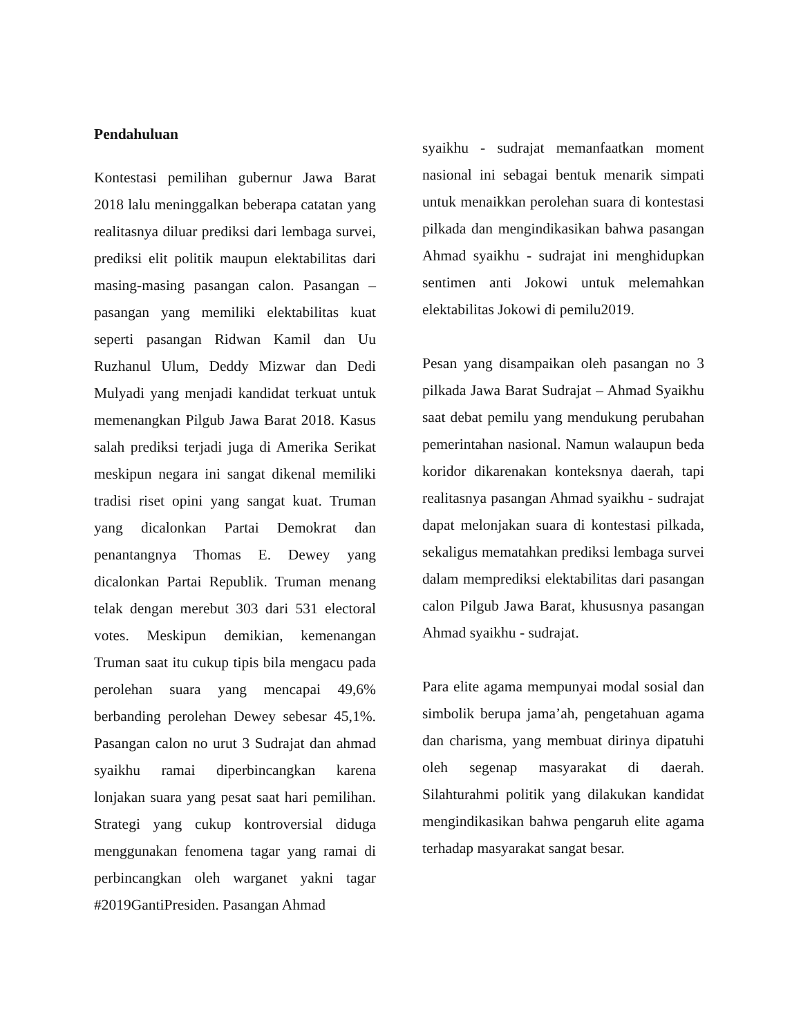Pendahuluan
Kontestasi pemilihan gubernur Jawa Barat 2018 lalu meninggalkan beberapa catatan yang realitasnya diluar prediksi dari lembaga survei, prediksi elit politik maupun elektabilitas dari masing-masing pasangan calon. Pasangan – pasangan yang memiliki elektabilitas kuat seperti pasangan Ridwan Kamil dan Uu Ruzhanul Ulum, Deddy Mizwar dan Dedi Mulyadi yang menjadi kandidat terkuat untuk memenangkan Pilgub Jawa Barat 2018. Kasus salah prediksi terjadi juga di Amerika Serikat meskipun negara ini sangat dikenal memiliki tradisi riset opini yang sangat kuat. Truman yang dicalonkan Partai Demokrat dan penantangnya Thomas E. Dewey yang dicalonkan Partai Republik. Truman menang telak dengan merebut 303 dari 531 electoral votes. Meskipun demikian, kemenangan Truman saat itu cukup tipis bila mengacu pada perolehan suara yang mencapai 49,6% berbanding perolehan Dewey sebesar 45,1%. Pasangan calon no urut 3 Sudrajat dan ahmad syaikhu ramai diperbincangkan karena lonjakan suara yang pesat saat hari pemilihan. Strategi yang cukup kontroversial diduga menggunakan fenomena tagar yang ramai di perbincangkan oleh warganet yakni tagar #2019GantiPresiden. Pasangan Ahmad
syaikhu - sudrajat memanfaatkan moment nasional ini sebagai bentuk menarik simpati untuk menaikkan perolehan suara di kontestasi pilkada dan mengindikasikan bahwa pasangan Ahmad syaikhu - sudrajat ini menghidupkan sentimen anti Jokowi untuk melemahkan elektabilitas Jokowi di pemilu2019.
Pesan yang disampaikan oleh pasangan no 3 pilkada Jawa Barat Sudrajat – Ahmad Syaikhu saat debat pemilu yang mendukung perubahan pemerintahan nasional. Namun walaupun beda koridor dikarenakan konteksnya daerah, tapi realitasnya pasangan Ahmad syaikhu - sudrajat dapat melonjakan suara di kontestasi pilkada, sekaligus mematahkan prediksi lembaga survei dalam memprediksi elektabilitas dari pasangan calon Pilgub Jawa Barat, khususnya pasangan Ahmad syaikhu - sudrajat.
Para elite agama mempunyai modal sosial dan simbolik berupa jama’ah, pengetahuan agama dan charisma, yang membuat dirinya dipatuhi oleh segenap masyarakat di daerah. Silahturahmi politik yang dilakukan kandidat mengindikasikan bahwa pengaruh elite agama terhadap masyarakat sangat besar.